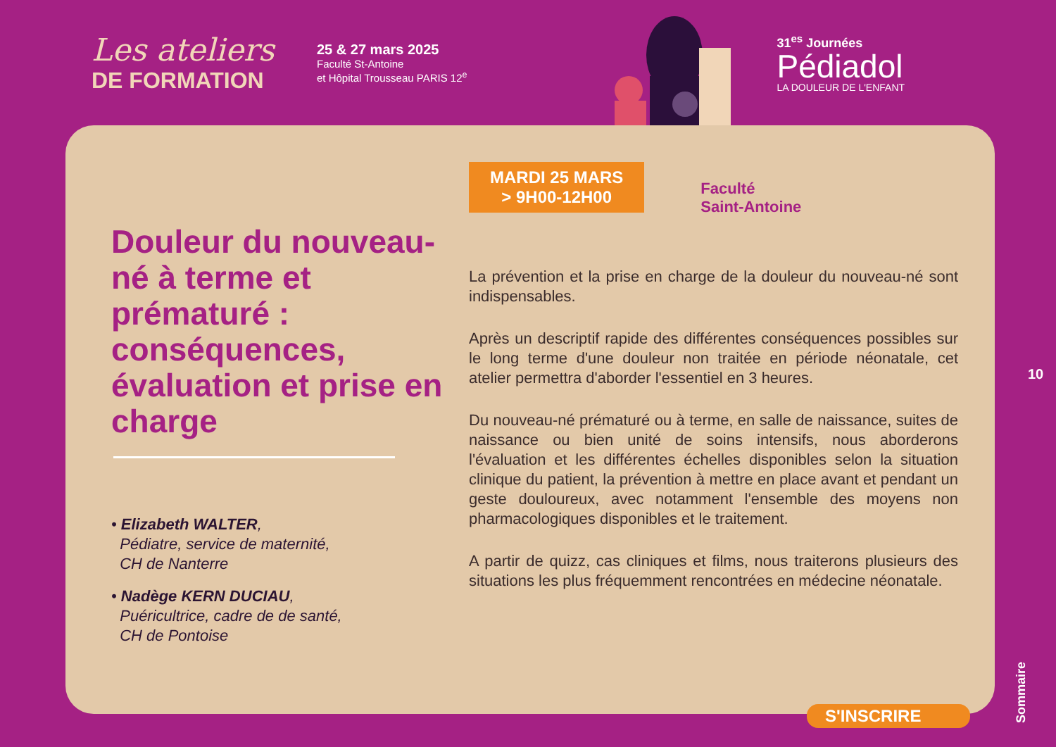Les ateliers
DE FORMATION
25 & 27 mars 2025
Faculté St-Antoine
et Hôpital Trousseau PARIS 12<sup>e</sup>
31<sup>es</sup> Journées
Pédiadol
LA DOULEUR DE L'ENFANT
Douleur du nouveau-né à terme et prématuré : conséquences, évaluation et prise en charge
• Elizabeth WALTER,
Pédiatre, service de maternité,
CH de Nanterre
• Nadège KERN DUCIAU,
Puéricultrice, cadre de de santé,
CH de Pontoise
MARDI 25 MARS
> 9H00-12H00
Faculté
Saint-Antoine
La prévention et la prise en charge de la douleur du nouveau-né sont indispensables.
Après un descriptif rapide des différentes conséquences possibles sur le long terme d'une douleur non traitée en période néonatale, cet atelier permettra d'aborder l'essentiel en 3 heures.
Du nouveau-né prématuré ou à terme, en salle de naissance, suites de naissance ou bien unité de soins intensifs, nous aborderons l'évaluation et les différentes échelles disponibles selon la situation clinique du patient, la prévention à mettre en place avant et pendant un geste douloureux, avec notamment l'ensemble des moyens non pharmacologiques disponibles et le traitement.
A partir de quizz, cas cliniques et films, nous traiterons plusieurs des situations les plus fréquemment rencontrées en médecine néonatale.
10
S'INSCRIRE
Sommaire